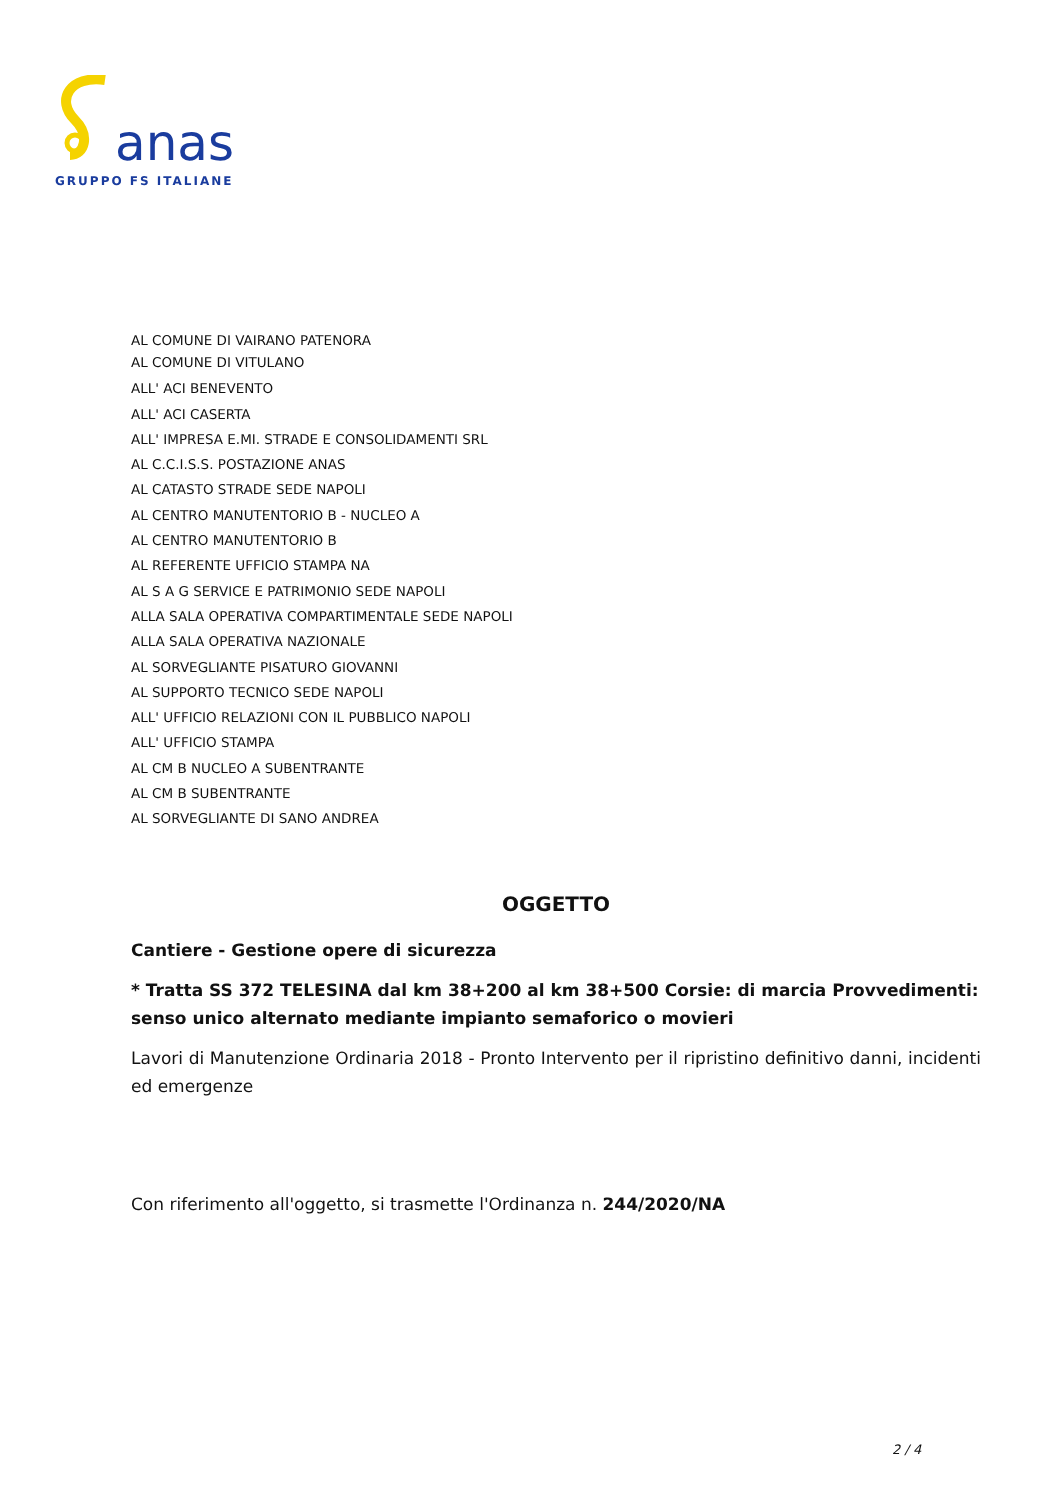anas
GRUPPO FS ITALIANE
AL COMUNE DI VAIRANO PATENORA
AL COMUNE DI VITULANO
ALL' ACI BENEVENTO
ALL' ACI CASERTA
ALL' IMPRESA E.MI. STRADE E CONSOLIDAMENTI SRL
AL C.C.I.S.S. POSTAZIONE ANAS
AL CATASTO STRADE SEDE NAPOLI
AL CENTRO MANUTENTORIO B - NUCLEO A
AL CENTRO MANUTENTORIO B
AL REFERENTE UFFICIO STAMPA NA
AL S A G SERVICE E PATRIMONIO SEDE NAPOLI
ALLA SALA OPERATIVA COMPARTIMENTALE SEDE NAPOLI
ALLA SALA OPERATIVA NAZIONALE
AL SORVEGLIANTE PISATURO GIOVANNI
AL SUPPORTO TECNICO SEDE NAPOLI
ALL' UFFICIO RELAZIONI CON IL PUBBLICO NAPOLI
ALL' UFFICIO STAMPA
AL CM B NUCLEO A SUBENTRANTE
AL CM B SUBENTRANTE
AL SORVEGLIANTE DI SANO ANDREA
OGGETTO
Cantiere - Gestione opere di sicurezza
* Tratta SS 372 TELESINA dal km 38+200 al km 38+500 Corsie: di marcia Provvedimenti: senso unico alternato mediante impianto semaforico o movieri
Lavori di Manutenzione Ordinaria 2018 - Pronto Intervento per il ripristino definitivo danni, incidenti ed emergenze
Con riferimento all'oggetto, si trasmette l'Ordinanza n. 244/2020/NA
2 / 4